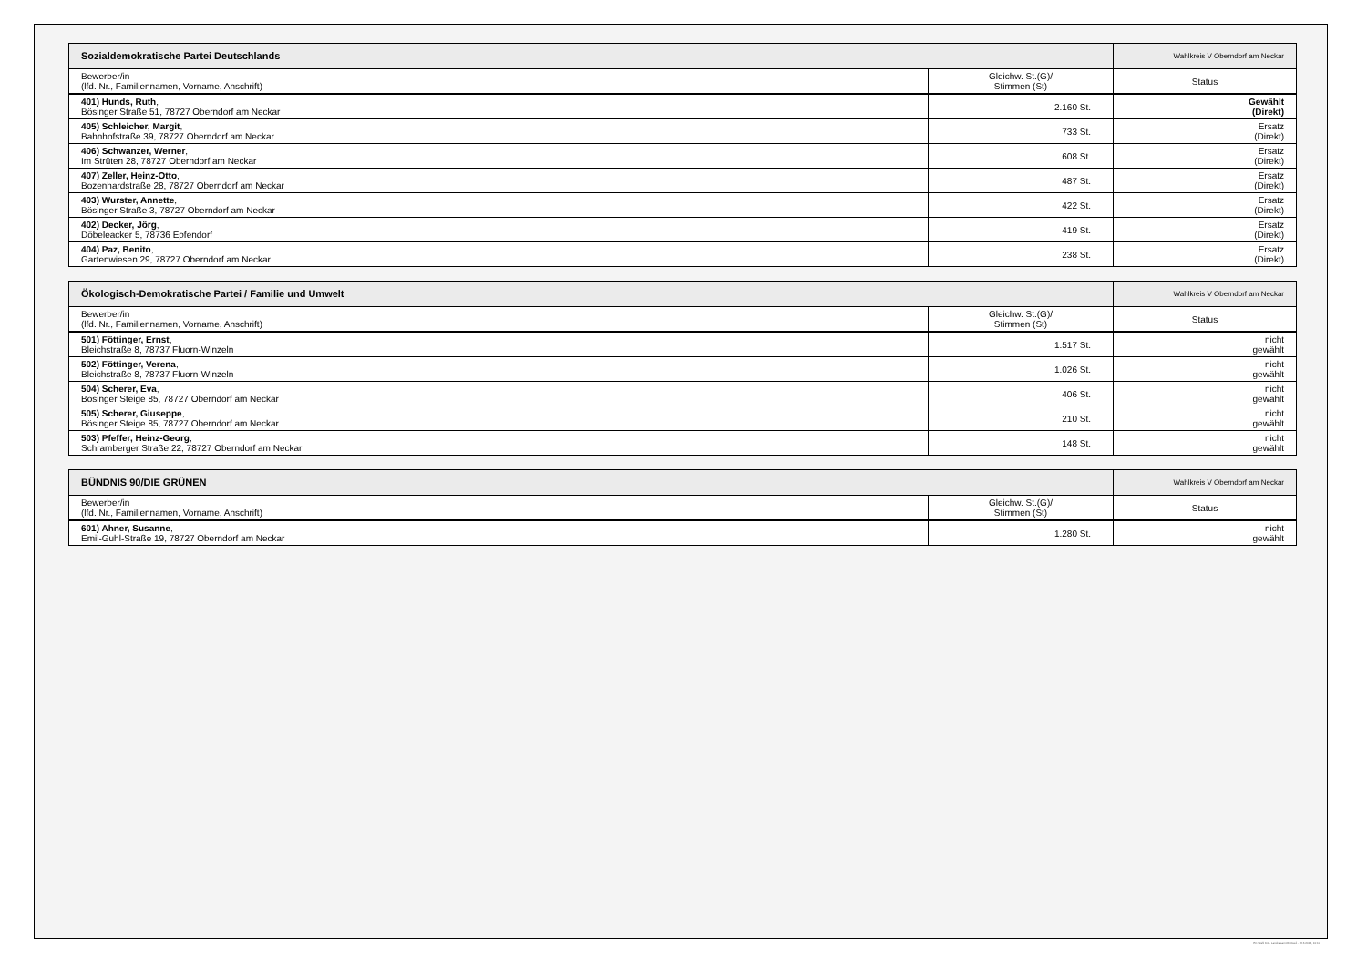| Sozialdemokratische Partei Deutschlands | | Wahlkreis V Oberndorf am Neckar |
| Bewerber/in (lfd. Nr., Familiennamen, Vorname, Anschrift) | Gleichw. St.(G)/ Stimmen (St) | Status |
| 401) Hunds, Ruth , Bösinger Straße 51, 78727 Oberndorf am Neckar | 2.160 St. | Gewählt (Direkt) |
| 405) Schleicher, Margit , Bahnhofstraße 39, 78727 Oberndorf am Neckar | 733 St. | Ersatz (Direkt) |
| 406) Schwanzer, Werner , Im Strüten 28, 78727 Oberndorf am Neckar | 608 St. | Ersatz (Direkt) |
| 407) Zeller, Heinz-Otto , Bozenhardstraße 28, 78727 Oberndorf am Neckar | 487 St. | Ersatz (Direkt) |
| 403) Wurster, Annette , Bösinger Straße 3, 78727 Oberndorf am Neckar | 422 St. | Ersatz (Direkt) |
| 402) Decker, Jörg , Döbeleacker 5, 78736 Epfendorf | 419 St. | Ersatz (Direkt) |
| 404) Paz, Benito , Gartenwiesen 29, 78727 Oberndorf am Neckar | 238 St. | Ersatz (Direkt) |
| Ökologisch-Demokratische Partei / Familie und Umwelt | | Wahlkreis V Oberndorf am Neckar |
| Bewerber/in (lfd. Nr., Familiennamen, Vorname, Anschrift) | Gleichw. St.(G)/ Stimmen (St) | Status |
| 501) Föttinger, Ernst , Bleichstraße 8, 78737 Fluorn-Winzeln | 1.517 St. | nicht gewählt |
| 502) Föttinger, Verena , Bleichstraße 8, 78737 Fluorn-Winzeln | 1.026 St. | nicht gewählt |
| 504) Scherer, Eva , Bösinger Steige 85, 78727 Oberndorf am Neckar | 406 St. | nicht gewählt |
| 505) Scherer, Giuseppe , Bösinger Steige 85, 78727 Oberndorf am Neckar | 210 St. | nicht gewählt |
| 503) Pfeffer, Heinz-Georg , Schramberger Straße 22, 78727 Oberndorf am Neckar | 148 St. | nicht gewählt |
| BÜNDNIS 90/DIE GRÜNEN | | Wahlkreis V Oberndorf am Neckar |
| Bewerber/in (lfd. Nr., Familiennamen, Vorname, Anschrift) | Gleichw. St.(G)/ Stimmen (St) | Status |
| 601) Ahner, Susanne , Emil-Guhl-Straße 19, 78727 Oberndorf am Neckar | 1.280 St. | nicht gewählt |
PC-Wahl 9.0 - Landratsamt Rottweil - 26.6.2014, 10:11